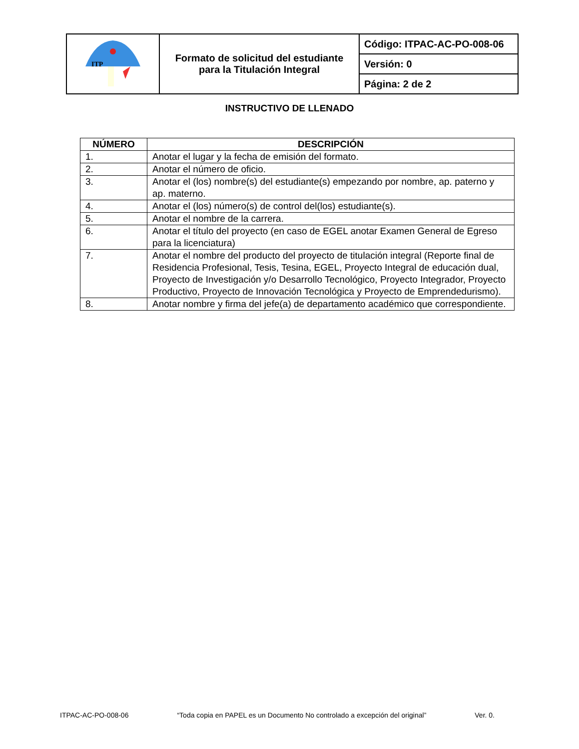| ITP | Formato de solicitud del estudiante para la Titulación Integral | Código: ITPAC-AC-PO-008-06 |
| | | Versión: 0 |
| | | Página: 2 de 2 |
INSTRUCTIVO DE LLENADO
| NÚMERO | DESCRIPCIÓN |
| --- | --- |
| 1. | Anotar el lugar y la fecha de emisión del formato. |
| 2. | Anotar el número de oficio. |
| 3. | Anotar el (los) nombre(s) del estudiante(s) empezando por nombre, ap. paterno y ap. materno. |
| 4. | Anotar el (los) número(s) de control del(los) estudiante(s). |
| 5. | Anotar el nombre de la carrera. |
| 6. | Anotar el título del proyecto (en caso de EGEL anotar Examen General de Egreso para la licenciatura) |
| 7. | Anotar el nombre del producto del proyecto de titulación integral (Reporte final de Residencia Profesional, Tesis, Tesina, EGEL, Proyecto Integral de educación dual, Proyecto de Investigación y/o Desarrollo Tecnológico, Proyecto Integrador, Proyecto Productivo, Proyecto de Innovación Tecnológica y Proyecto de Emprendedurismo). |
| 8. | Anotar nombre y firma del jefe(a) de departamento académico que correspondiente. |
ITPAC-AC-PO-008-06 “Toda copia en PAPEL es un Documento No controlado a excepción del original” Ver. 0.